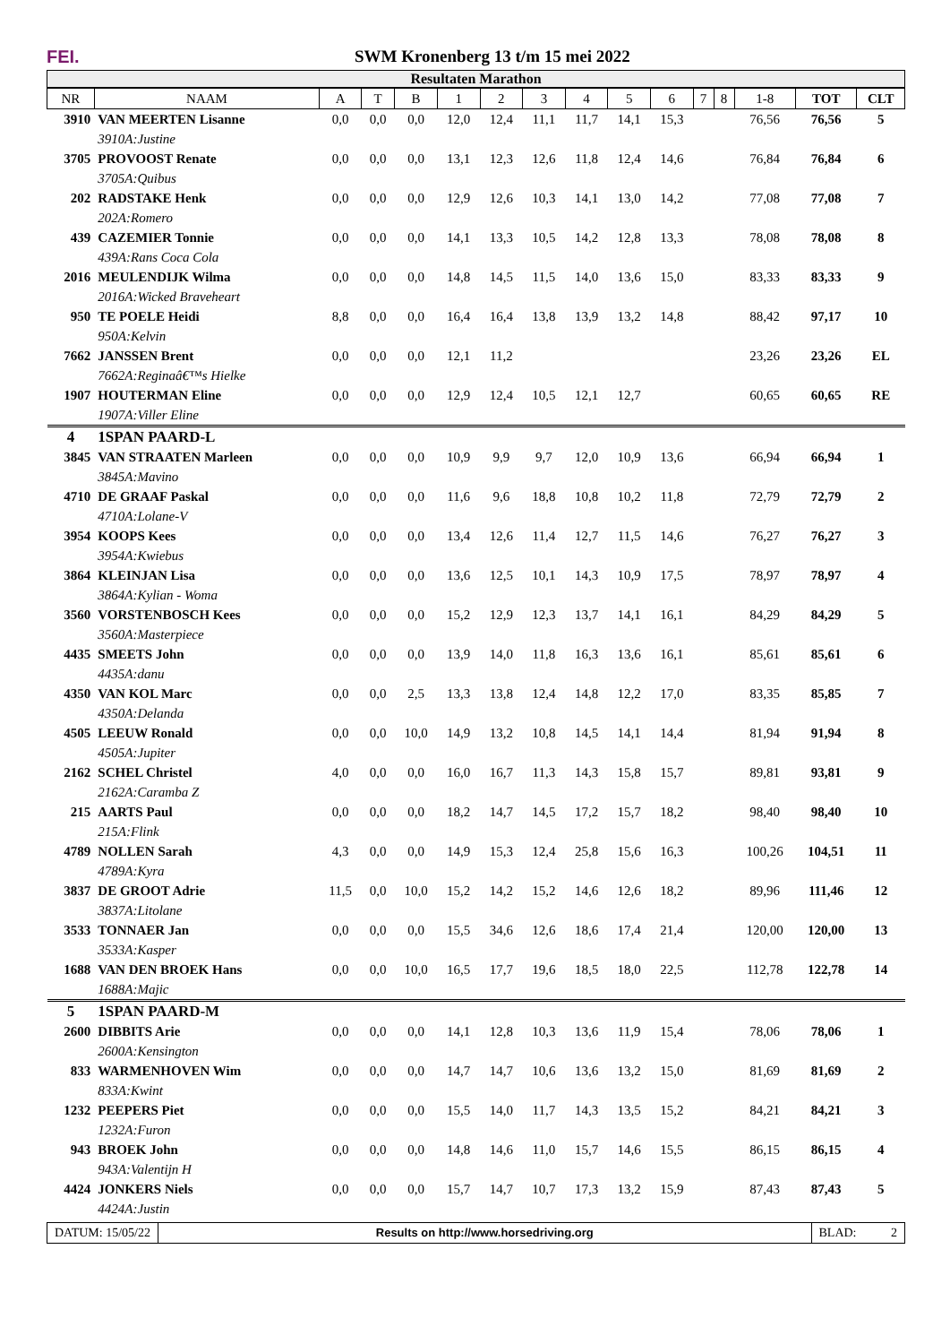FEI.
SWM Kronenberg 13 t/m 15 mei 2022
Resultaten Marathon
| NR | NAAM | A | T | B | 1 | 2 | 3 | 4 | 5 | 6 | 7 | 8 | 1-8 | TOT | CLT |
| --- | --- | --- | --- | --- | --- | --- | --- | --- | --- | --- | --- | --- | --- | --- | --- |
| 3910 | VAN MEERTEN Lisanne | 0,0 | 0,0 | 0,0 | 12,0 | 12,4 | 11,1 | 11,7 | 14,1 | 15,3 | | | 76,56 | 76,56 | 5 |
| | 3910A:Justine | | | | | | | | | | | | | | |
| 3705 | PROVOOST Renate | 0,0 | 0,0 | 0,0 | 13,1 | 12,3 | 12,6 | 11,8 | 12,4 | 14,6 | | | 76,84 | 76,84 | 6 |
| | 3705A:Quibus | | | | | | | | | | | | | | |
| 202 | RADSTAKE Henk | 0,0 | 0,0 | 0,0 | 12,9 | 12,6 | 10,3 | 14,1 | 13,0 | 14,2 | | | 77,08 | 77,08 | 7 |
| | 202A:Romero | | | | | | | | | | | | | | |
| 439 | CAZEMIER Tonnie | 0,0 | 0,0 | 0,0 | 14,1 | 13,3 | 10,5 | 14,2 | 12,8 | 13,3 | | | 78,08 | 78,08 | 8 |
| | 439A:Rans Coca Cola | | | | | | | | | | | | | | |
| 2016 | MEULENDIJK Wilma | 0,0 | 0,0 | 0,0 | 14,8 | 14,5 | 11,5 | 14,0 | 13,6 | 15,0 | | | 83,33 | 83,33 | 9 |
| | 2016A:Wicked Braveheart | | | | | | | | | | | | | | |
| 950 | TE POELE Heidi | 8,8 | 0,0 | 0,0 | 16,4 | 16,4 | 13,8 | 13,9 | 13,2 | 14,8 | | | 88,42 | 97,17 | 10 |
| | 950A:Kelvin | | | | | | | | | | | | | | |
| 7662 | JANSSEN Brent | 0,0 | 0,0 | 0,0 | 12,1 | 11,2 | | | | | | | 23,26 | 23,26 | EL |
| | 7662A:Reginaâ€™s Hielke | | | | | | | | | | | | | | |
| 1907 | HOUTERMAN Eline | 0,0 | 0,0 | 0,0 | 12,9 | 12,4 | 10,5 | 12,1 | 12,7 | | | | 60,65 | 60,65 | RE |
| | 1907A:Viller Eline | | | | | | | | | | | | | | |
| 4 | 1SPAN PAARD-L | | | | | | | | | | | | | | |
| 3845 | VAN STRAATEN Marleen | 0,0 | 0,0 | 0,0 | 10,9 | 9,9 | 9,7 | 12,0 | 10,9 | 13,6 | | | 66,94 | 66,94 | 1 |
| | 3845A:Mavino | | | | | | | | | | | | | | |
| 4710 | DE GRAAF Paskal | 0,0 | 0,0 | 0,0 | 11,6 | 9,6 | 18,8 | 10,8 | 10,2 | 11,8 | | | 72,79 | 72,79 | 2 |
| | 4710A:Lolane-V | | | | | | | | | | | | | | |
| 3954 | KOOPS Kees | 0,0 | 0,0 | 0,0 | 13,4 | 12,6 | 11,4 | 12,7 | 11,5 | 14,6 | | | 76,27 | 76,27 | 3 |
| | 3954A:Kwiebus | | | | | | | | | | | | | | |
| 3864 | KLEINJAN Lisa | 0,0 | 0,0 | 0,0 | 13,6 | 12,5 | 10,1 | 14,3 | 10,9 | 17,5 | | | 78,97 | 78,97 | 4 |
| | 3864A:Kylian - Woma | | | | | | | | | | | | | | |
| 3560 | VORSTENBOSCH Kees | 0,0 | 0,0 | 0,0 | 15,2 | 12,9 | 12,3 | 13,7 | 14,1 | 16,1 | | | 84,29 | 84,29 | 5 |
| | 3560A:Masterpiece | | | | | | | | | | | | | | |
| 4435 | SMEETS John | 0,0 | 0,0 | 0,0 | 13,9 | 14,0 | 11,8 | 16,3 | 13,6 | 16,1 | | | 85,61 | 85,61 | 6 |
| | 4435A:danu | | | | | | | | | | | | | | |
| 4350 | VAN KOL Marc | 0,0 | 0,0 | 2,5 | 13,3 | 13,8 | 12,4 | 14,8 | 12,2 | 17,0 | | | 83,35 | 85,85 | 7 |
| | 4350A:Delanda | | | | | | | | | | | | | | |
| 4505 | LEEUW Ronald | 0,0 | 0,0 | 10,0 | 14,9 | 13,2 | 10,8 | 14,5 | 14,1 | 14,4 | | | 81,94 | 91,94 | 8 |
| | 4505A:Jupiter | | | | | | | | | | | | | | |
| 2162 | SCHEL Christel | 4,0 | 0,0 | 0,0 | 16,0 | 16,7 | 11,3 | 14,3 | 15,8 | 15,7 | | | 89,81 | 93,81 | 9 |
| | 2162A:Caramba Z | | | | | | | | | | | | | | |
| 215 | AARTS Paul | 0,0 | 0,0 | 0,0 | 18,2 | 14,7 | 14,5 | 17,2 | 15,7 | 18,2 | | | 98,40 | 98,40 | 10 |
| | 215A:Flink | | | | | | | | | | | | | | |
| 4789 | NOLLEN Sarah | 4,3 | 0,0 | 0,0 | 14,9 | 15,3 | 12,4 | 25,8 | 15,6 | 16,3 | | | 100,26 | 104,51 | 11 |
| | 4789A:Kyra | | | | | | | | | | | | | | |
| 3837 | DE GROOT Adrie | 11,5 | 0,0 | 10,0 | 15,2 | 14,2 | 15,2 | 14,6 | 12,6 | 18,2 | | | 89,96 | 111,46 | 12 |
| | 3837A:Litolane | | | | | | | | | | | | | | |
| 3533 | TONNAER Jan | 0,0 | 0,0 | 0,0 | 15,5 | 34,6 | 12,6 | 18,6 | 17,4 | 21,4 | | | 120,00 | 120,00 | 13 |
| | 3533A:Kasper | | | | | | | | | | | | | | |
| 1688 | VAN DEN BROEK Hans | 0,0 | 0,0 | 10,0 | 16,5 | 17,7 | 19,6 | 18,5 | 18,0 | 22,5 | | | 112,78 | 122,78 | 14 |
| | 1688A:Majic | | | | | | | | | | | | | | |
| 5 | 1SPAN PAARD-M | | | | | | | | | | | | | | |
| 2600 | DIBBITS Arie | 0,0 | 0,0 | 0,0 | 14,1 | 12,8 | 10,3 | 13,6 | 11,9 | 15,4 | | | 78,06 | 78,06 | 1 |
| | 2600A:Kensington | | | | | | | | | | | | | | |
| 833 | WARMENHOVEN Wim | 0,0 | 0,0 | 0,0 | 14,7 | 14,7 | 10,6 | 13,6 | 13,2 | 15,0 | | | 81,69 | 81,69 | 2 |
| | 833A:Kwint | | | | | | | | | | | | | | |
| 1232 | PEEPERS Piet | 0,0 | 0,0 | 0,0 | 15,5 | 14,0 | 11,7 | 14,3 | 13,5 | 15,2 | | | 84,21 | 84,21 | 3 |
| | 1232A:Furon | | | | | | | | | | | | | | |
| 943 | BROEK John | 0,0 | 0,0 | 0,0 | 14,8 | 14,6 | 11,0 | 15,7 | 14,6 | 15,5 | | | 86,15 | 86,15 | 4 |
| | 943A:Valentijn H | | | | | | | | | | | | | | |
| 4424 | JONKERS Niels | 0,0 | 0,0 | 0,0 | 15,7 | 14,7 | 10,7 | 17,3 | 13,2 | 15,9 | | | 87,43 | 87,43 | 5 |
| | 4424A:Justin | | | | | | | | | | | | | | |
DATUM: 15/05/22 Results on http://www.horsedriving.org
BLAD: 2